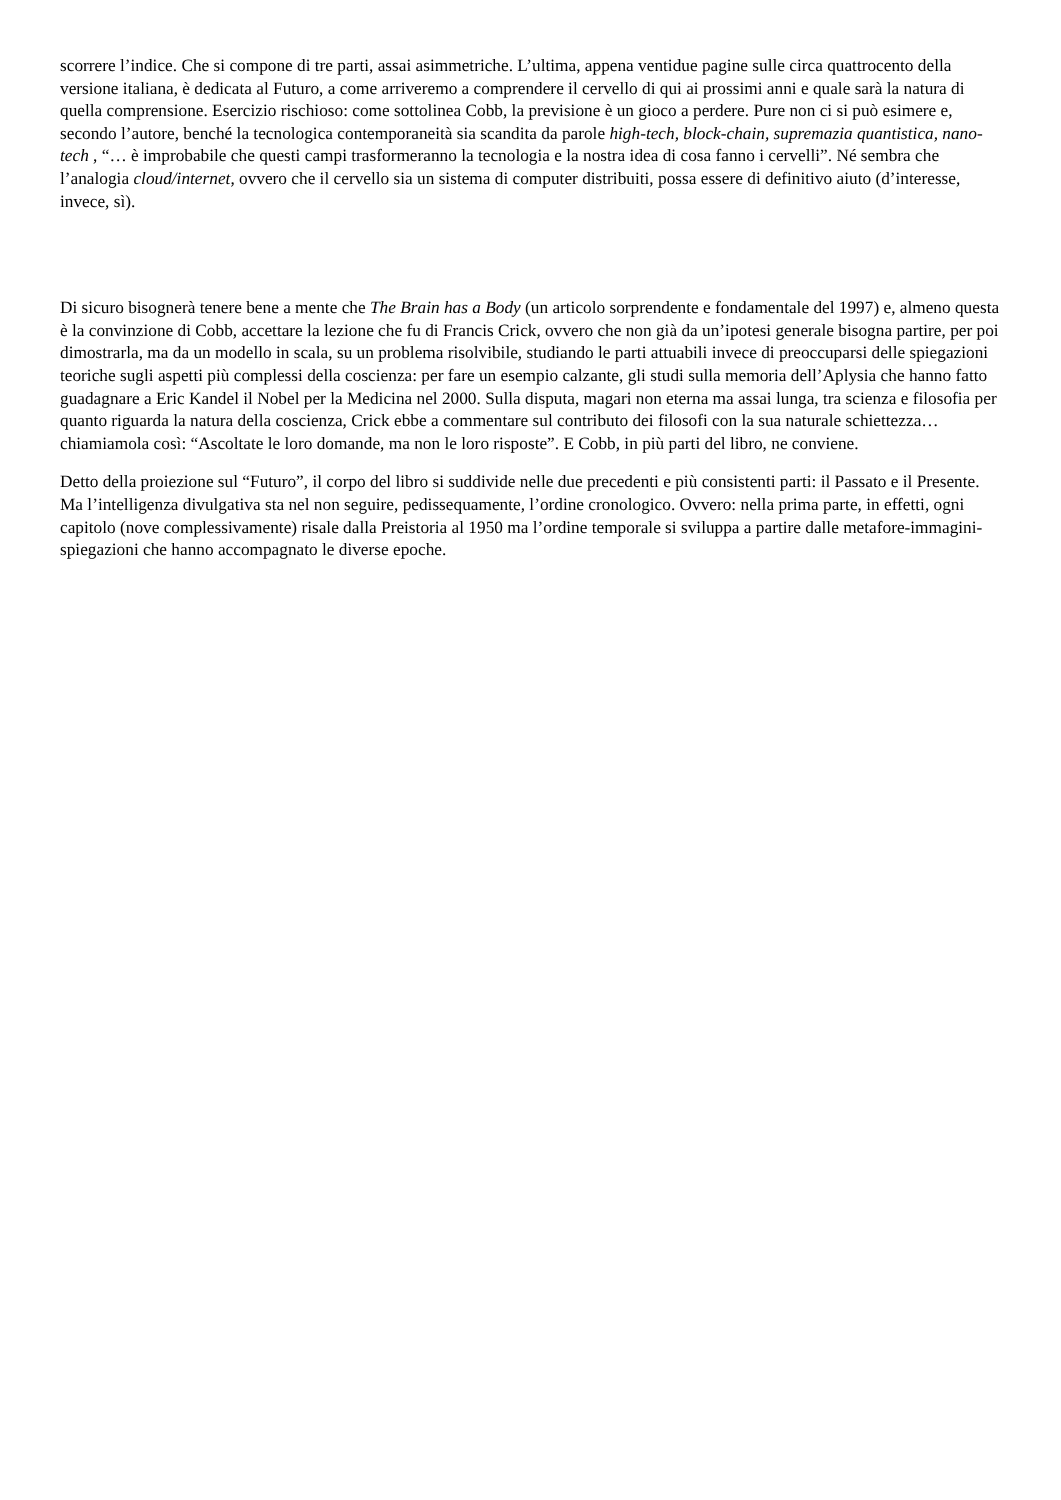scorrere l’indice. Che si compone di tre parti, assai asimmetriche. L’ultima, appena ventidue pagine sulle circa quattrocento della versione italiana, è dedicata al Futuro, a come arriveremo a comprendere il cervello di qui ai prossimi anni e quale sarà la natura di quella comprensione. Esercizio rischioso: come sottolinea Cobb, la previsione è un gioco a perdere. Pure non ci si può esimere e, secondo l’autore, benché la tecnologica contemporaneità sia scandita da parole high-tech, block-chain, supremazia quantistica, nano-tech , “… è improbabile che questi campi trasformeranno la tecnologia e la nostra idea di cosa fanno i cervelli”. Né sembra che l’analogia cloud/internet, ovvero che il cervello sia un sistema di computer distribuiti, possa essere di definitivo aiuto (d’interesse, invece, sì).
Di sicuro bisognerà tenere bene a mente che The Brain has a Body (un articolo sorprendente e fondamentale del 1997) e, almeno questa è la convinzione di Cobb, accettare la lezione che fu di Francis Crick, ovvero che non già da un’ipotesi generale bisogna partire, per poi dimostrarla, ma da un modello in scala, su un problema risolvibile, studiando le parti attuabili invece di preoccuparsi delle spiegazioni teoriche sugli aspetti più complessi della coscienza: per fare un esempio calzante, gli studi sulla memoria dell’Aplysia che hanno fatto guadagnare a Eric Kandel il Nobel per la Medicina nel 2000. Sulla disputa, magari non eterna ma assai lunga, tra scienza e filosofia per quanto riguarda la natura della coscienza, Crick ebbe a commentare sul contributo dei filosofi con la sua naturale schiettezza… chiamiamola così: “Ascoltate le loro domande, ma non le loro risposte”. E Cobb, in più parti del libro, ne conviene.
Detto della proiezione sul “Futuro”, il corpo del libro si suddivide nelle due precedenti e più consistenti parti: il Passato e il Presente. Ma l’intelligenza divulgativa sta nel non seguire, pedissequamente, l’ordine cronologico. Ovvero: nella prima parte, in effetti, ogni capitolo (nove complessivamente) risale dalla Preistoria al 1950 ma l’ordine temporale si sviluppa a partire dalle metafore-immagini-spiegazioni che hanno accompagnato le diverse epoche.